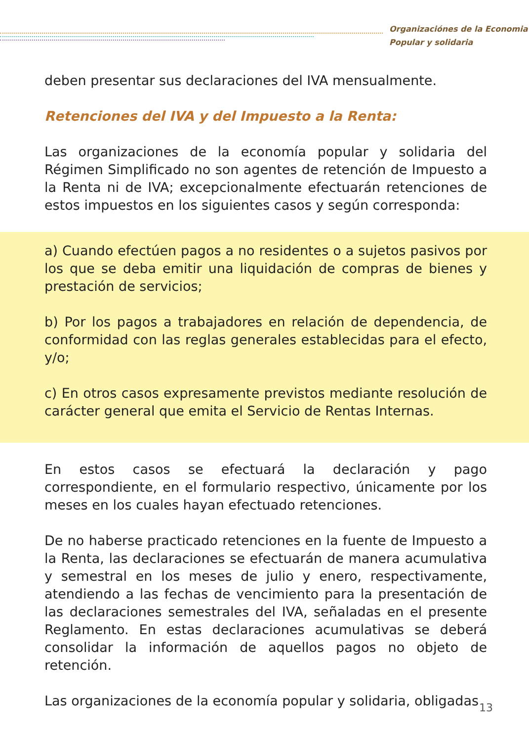Organizaciónes de la Economia
Popular y solidaria
deben presentar sus declaraciones del IVA mensualmente.
Retenciones del IVA y del Impuesto a la Renta:
Las organizaciones de la economía popular y solidaria del Régimen Simplificado no son agentes de retención de Impuesto a la Renta ni de IVA; excepcionalmente efectuarán retenciones de estos impuestos en los siguientes casos y según corresponda:
a) Cuando efectúen pagos a no residentes o a sujetos pasivos por los que se deba emitir una liquidación de compras de bienes y prestación de servicios;
b) Por los pagos a trabajadores en relación de dependencia, de conformidad con las reglas generales establecidas para el efecto, y/o;
c) En otros casos expresamente previstos mediante resolución de carácter general que emita el Servicio de Rentas Internas.
En estos casos se efectuará la declaración y pago correspondiente, en el formulario respectivo, únicamente por los meses en los cuales hayan efectuado retenciones.
De no haberse practicado retenciones en la fuente de Impuesto a la Renta, las declaraciones se efectuarán de manera acumulativa y semestral en los meses de julio y enero, respectivamente, atendiendo a las fechas de vencimiento para la presentación de las declaraciones semestrales del IVA, señaladas en el presente Reglamento. En estas declaraciones acumulativas se deberá consolidar la información de aquellos pagos no objeto de retención.
Las organizaciones de la economía popular y solidaria, obligadas
13